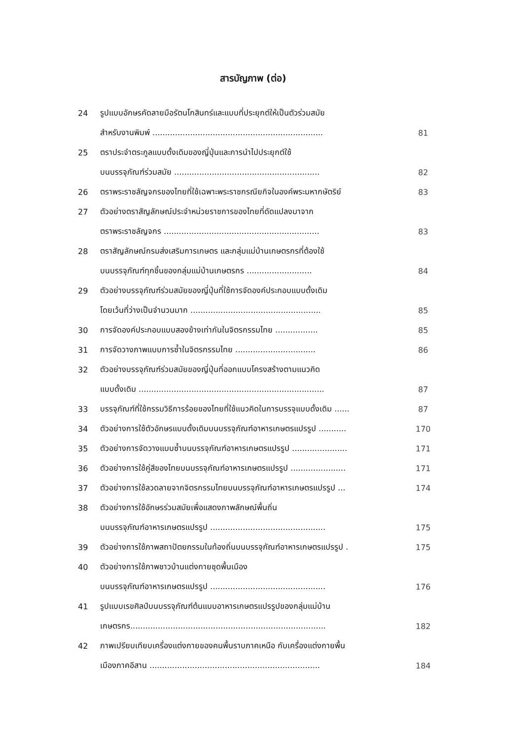สารบัญภาพ (ต่อ)
| 24 | รูปแบบอักษรคัดลายมือรัตนโกสินทร์และแบบที่ประยุกต์ให้เป็นตัวร่วมสมัย | |
| | สำหรับงานพิมพ์ .................................................................... | 81 |
| 25 | ตราประจำตระกูลแบบดั้งเดิมของญี่ปุ่นและการนำไปประยุกต์ใช้ | |
| | บนบรรจุภัณฑ์ร่วมสมัย .......................................................... | 82 |
| 26 | ตราพระราชลัญจกรของไทยที่ใช้เฉพาะพระราชกรณียกิจในองค์พระมหากษัตริย์ | 83 |
| 27 | ตัวอย่างตราสัญลักษณ์ประจำหน่วยราชการของไทยที่ดัดแปลงมาจาก | |
| | ตราพระราชลัญจกร .............................................................. | 83 |
| 28 | ตราสัญลักษณ์กรมส่งเสริมการเกษตร และกลุ่มแม่บ้านเกษตรกรที่ต้องใช้ | |
| | บนบรรจุภัณฑ์ทุกชิ้นของกลุ่มแม่บ้านเกษตรกร .......................... | 84 |
| 29 | ตัวอย่างบรรจุภัณฑ์ร่วมสมัยของญี่ปุ่นที่ใช้การจัดองค์ประกอบแบบดั้งเดิม | |
| | โดยเว้นที่ว่างเป็นจำนวนมาก .................................................... | 85 |
| 30 | การจัดองค์ประกอบแบบสองข้างเท่ากันในจิตรกรรมไทย ................. | 85 |
| 31 | การจัดวางภาพแบบการซ้ำในจิตรกรรมไทย ................................ | 86 |
| 32 | ตัวอย่างบรรจุภัณฑ์ร่วมสมัยของญี่ปุ่นที่ออกแบบโครงสร้างตามแนวคิด | |
| | แบบดั้งเดิม .......................................................................... | 87 |
| 33 | บรรจุภัณฑ์ที่ใช้กรรมวิธีการร้อยของไทยที่ใช้แนวคิดในการบรรจุแบบดั้งเดิม ...... | 87 |
| 34 | ตัวอย่างการใช้ตัวอักษรแบบดั้งเดิมบนบรรจุภัณฑ์อาหารเกษตรแปรรูป ........... | 170 |
| 35 | ตัวอย่างการจัดวางแบบซ้ำบนบรรจุภัณฑ์อาหารเกษตรแปรรูป ...................... | 171 |
| 36 | ตัวอย่างการใช้คู่สีของไทยบนบรรจุภัณฑ์อาหารเกษตรแปรรูป ...................... | 171 |
| 37 | ตัวอย่างการใช้ลวดลายจากจิตรกรรมไทยบนบรรจุภัณฑ์อาหารเกษตรแปรรูป ... | 174 |
| 38 | ตัวอย่างการใช้อักษรร่วมสมัยเพื่อแสดงภาพลักษณ์พื้นถิ่น | |
| | บนบรรจุภัณฑ์อาหารเกษตรแปรรูป .............................................. | 175 |
| 39 | ตัวอย่างการใช้ภาพสถาปัตยกรรมในท้องถิ่นบนบรรจุภัณฑ์อาหารเกษตรแปรรูป . | 175 |
| 40 | ตัวอย่างการใช้ภาพชาวบ้านแต่งกายชุดพื้นเมือง | |
| | บนบรรจุภัณฑ์อาหารเกษตรแปรรูป .............................................. | 176 |
| 41 | รูปแบบเรขศิลป์บนบรรจุภัณฑ์ต้นแบบอาหารเกษตรแปรรูปของกลุ่มแม่บ้าน | |
| | เกษตรกร.............................................................................. | 182 |
| 42 | ภาพเปรียบเทียบเครื่องแต่งกายของคนพื้นราบภาคเหนือ กับเครื่องแต่งกายพื้น | |
| | เมืองภาคอีสาน .................................................................... | 184 |